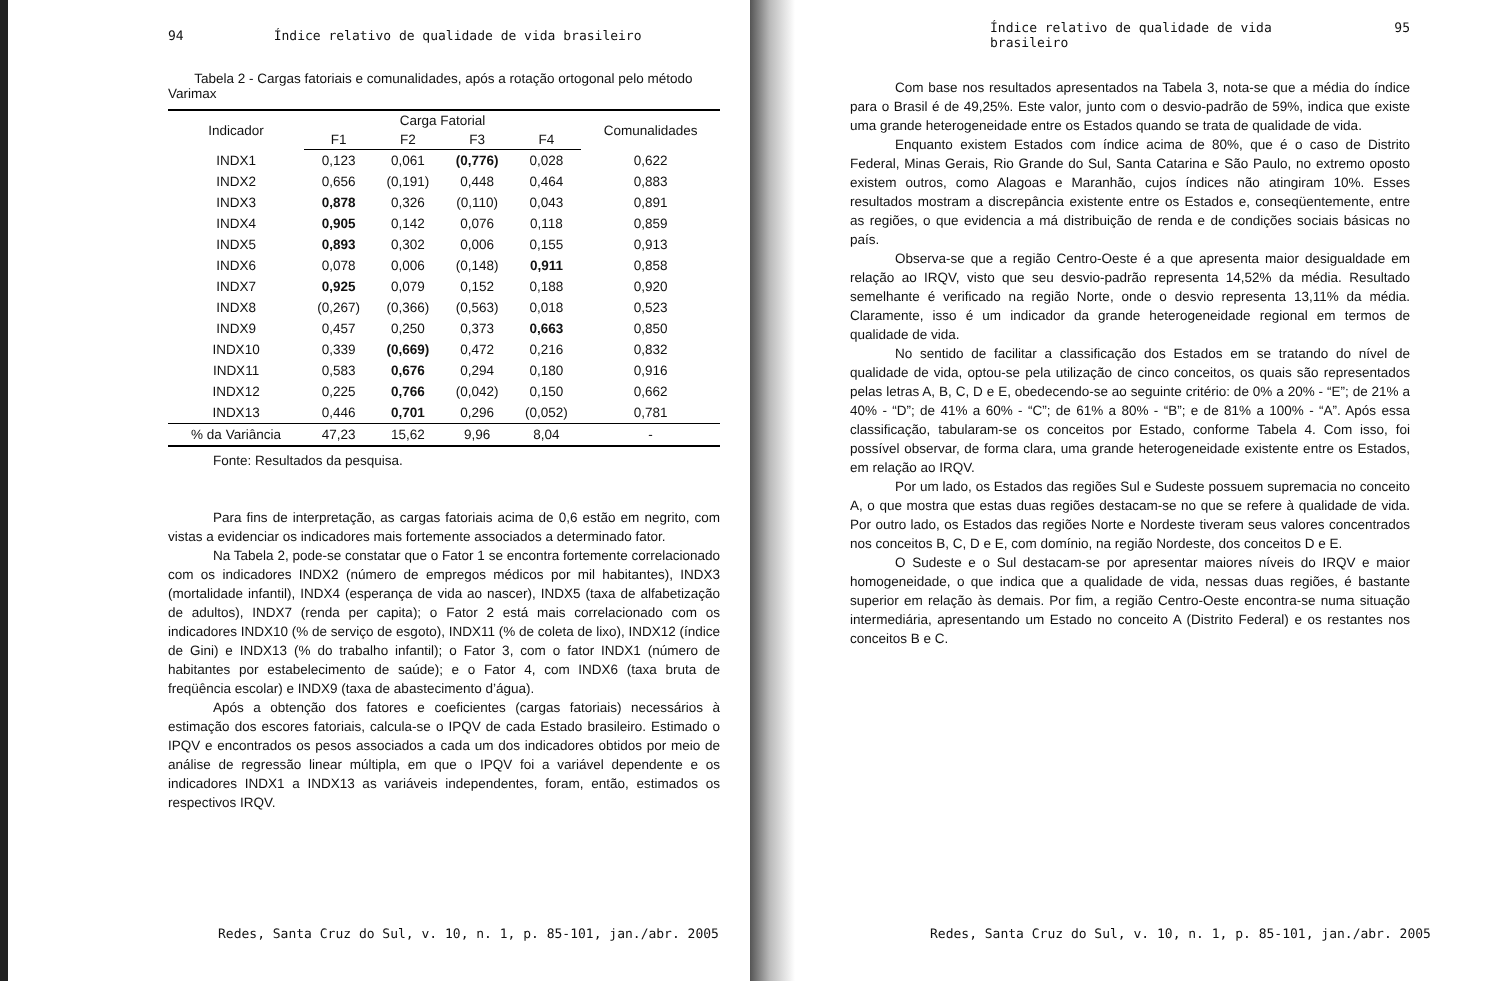94 Índice relativo de qualidade de vida brasileiro
Tabela 2 - Cargas fatoriais e comunalidades, após a rotação ortogonal pelo método Varimax
| Indicador | Carga Fatorial | | | | Comunalidades |
| --- | --- | --- | --- | --- | --- |
| | F1 | F2 | F3 | F4 | |
| INDX1 | 0,123 | 0,061 | (0,776) | 0,028 | 0,622 |
| INDX2 | 0,656 | (0,191) | 0,448 | 0,464 | 0,883 |
| INDX3 | 0,878 | 0,326 | (0,110) | 0,043 | 0,891 |
| INDX4 | 0,905 | 0,142 | 0,076 | 0,118 | 0,859 |
| INDX5 | 0,893 | 0,302 | 0,006 | 0,155 | 0,913 |
| INDX6 | 0,078 | 0,006 | (0,148) | 0,911 | 0,858 |
| INDX7 | 0,925 | 0,079 | 0,152 | 0,188 | 0,920 |
| INDX8 | (0,267) | (0,366) | (0,563) | 0,018 | 0,523 |
| INDX9 | 0,457 | 0,250 | 0,373 | 0,663 | 0,850 |
| INDX10 | 0,339 | (0,669) | 0,472 | 0,216 | 0,832 |
| INDX11 | 0,583 | 0,676 | 0,294 | 0,180 | 0,916 |
| INDX12 | 0,225 | 0,766 | (0,042) | 0,150 | 0,662 |
| INDX13 | 0,446 | 0,701 | 0,296 | (0,052) | 0,781 |
| % da Variância | 47,23 | 15,62 | 9,96 | 8,04 | - |
Fonte: Resultados da pesquisa.
Para fins de interpretação, as cargas fatoriais acima de 0,6 estão em negrito, com vistas a evidenciar os indicadores mais fortemente associados a determinado fator.
Na Tabela 2, pode-se constatar que o Fator 1 se encontra fortemente correlacionado com os indicadores INDX2 (número de empregos médicos por mil habitantes), INDX3 (mortalidade infantil), INDX4 (esperança de vida ao nascer), INDX5 (taxa de alfabetização de adultos), INDX7 (renda per capita); o Fator 2 está mais correlacionado com os indicadores INDX10 (% de serviço de esgoto), INDX11 (% de coleta de lixo), INDX12 (índice de Gini) e INDX13 (% do trabalho infantil); o Fator 3, com o fator INDX1 (número de habitantes por estabelecimento de saúde); e o Fator 4, com INDX6 (taxa bruta de freqüência escolar) e INDX9 (taxa de abastecimento d’água).
Após a obtenção dos fatores e coeficientes (cargas fatoriais) necessários à estimação dos escores fatoriais, calcula-se o IPQV de cada Estado brasileiro. Estimado o IPQV e encontrados os pesos associados a cada um dos indicadores obtidos por meio de análise de regressão linear múltipla, em que o IPQV foi a variável dependente e os indicadores INDX1 a INDX13 as variáveis independentes, foram, então, estimados os respectivos IRQV.
Redes, Santa Cruz do Sul, v. 10, n. 1, p. 85-101, jan./abr. 2005
Índice relativo de qualidade de vida brasileiro 95
Com base nos resultados apresentados na Tabela 3, nota-se que a média do índice para o Brasil é de 49,25%. Este valor, junto com o desvio-padrão de 59%, indica que existe uma grande heterogeneidade entre os Estados quando se trata de qualidade de vida.
Enquanto existem Estados com índice acima de 80%, que é o caso de Distrito Federal, Minas Gerais, Rio Grande do Sul, Santa Catarina e São Paulo, no extremo oposto existem outros, como Alagoas e Maranhão, cujos índices não atingiram 10%. Esses resultados mostram a discrepância existente entre os Estados e, conseqüentemente, entre as regiões, o que evidencia a má distribuição de renda e de condições sociais básicas no país.
Observa-se que a região Centro-Oeste é a que apresenta maior desigualdade em relação ao IRQV, visto que seu desvio-padrão representa 14,52% da média. Resultado semelhante é verificado na região Norte, onde o desvio representa 13,11% da média. Claramente, isso é um indicador da grande heterogeneidade regional em termos de qualidade de vida.
No sentido de facilitar a classificação dos Estados em se tratando do nível de qualidade de vida, optou-se pela utilização de cinco conceitos, os quais são representados pelas letras A, B, C, D e E, obedecendo-se ao seguinte critério: de 0% a 20% - “E”; de 21% a 40% - “D”; de 41% a 60% - “C”; de 61% a 80% - “B”; e de 81% a 100% - “A”. Após essa classificação, tabularam-se os conceitos por Estado, conforme Tabela 4. Com isso, foi possível observar, de forma clara, uma grande heterogeneidade existente entre os Estados, em relação ao IRQV.
Por um lado, os Estados das regiões Sul e Sudeste possuem supremacia no conceito A, o que mostra que estas duas regiões destacam-se no que se refere à qualidade de vida. Por outro lado, os Estados das regiões Norte e Nordeste tiveram seus valores concentrados nos conceitos B, C, D e E, com domínio, na região Nordeste, dos conceitos D e E.
O Sudeste e o Sul destacam-se por apresentar maiores níveis do IRQV e maior homogeneidade, o que indica que a qualidade de vida, nessas duas regiões, é bastante superior em relação às demais. Por fim, a região Centro-Oeste encontra-se numa situação intermediária, apresentando um Estado no conceito A (Distrito Federal) e os restantes nos conceitos B e C.
Redes, Santa Cruz do Sul, v. 10, n. 1, p. 85-101, jan./abr. 2005